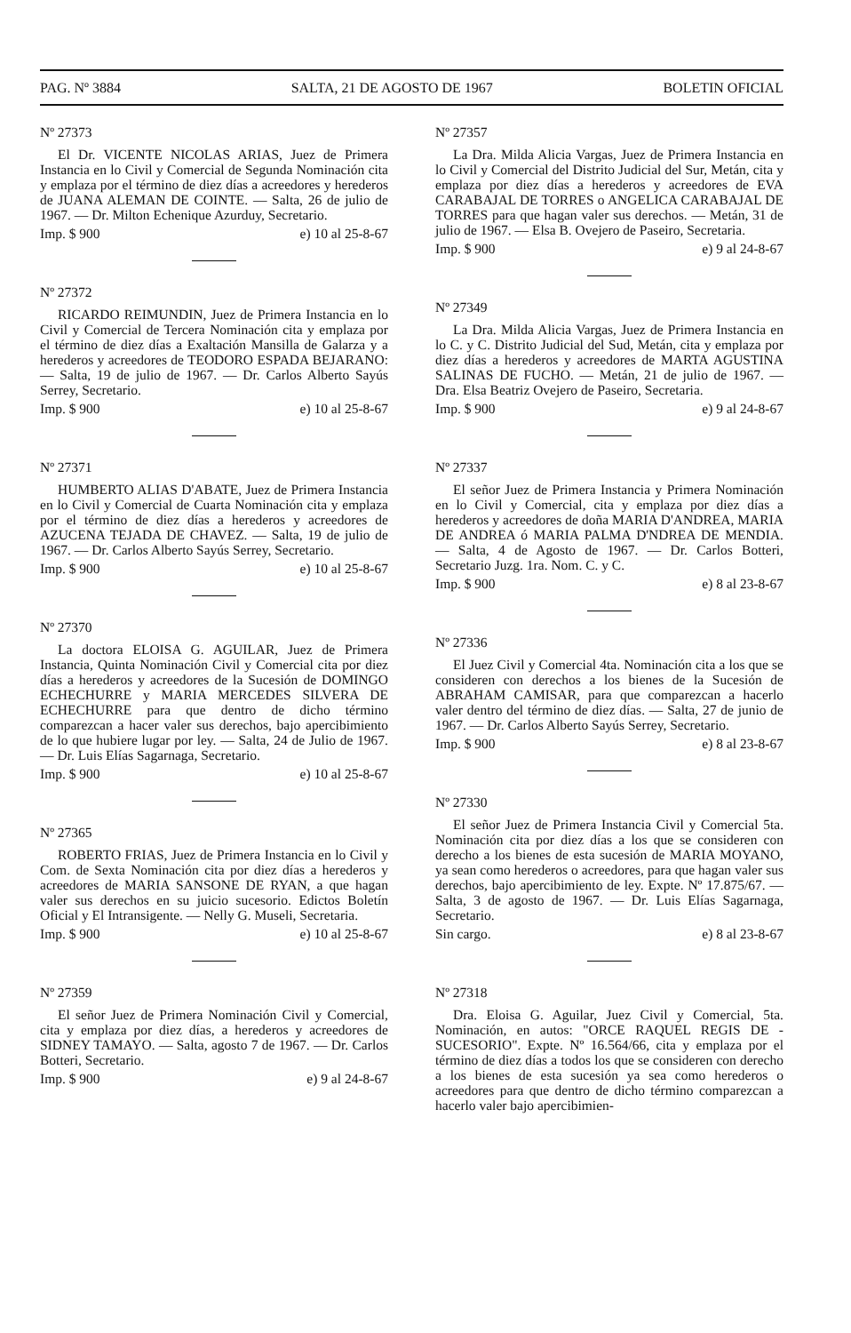PAG. Nº 3884 SALTA, 21 DE AGOSTO DE 1967 BOLETIN OFICIAL
Nº 27373
El Dr. VICENTE NICOLAS ARIAS, Juez de Primera Instancia en lo Civil y Comercial de Segunda Nominación cita y emplaza por el término de diez días a acreedores y herederos de JUANA ALEMAN DE COINTE. — Salta, 26 de julio de 1967. — Dr. Milton Echenique Azurduy, Secretario.
Imp. $ 900 e) 10 al 25-8-67
Nº 27372
RICARDO REIMUNDIN, Juez de Primera Instancia en lo Civil y Comercial de Tercera Nominación cita y emplaza por el término de diez días a Exaltación Mansilla de Galarza y a herederos y acreedores de TEODORO ESPADA BEJARANO: — Salta, 19 de julio de 1967. — Dr. Carlos Alberto Sayús Serrey, Secretario.
Imp. $ 900 e) 10 al 25-8-67
Nº 27371
HUMBERTO ALIAS D'ABATE, Juez de Primera Instancia en lo Civil y Comercial de Cuarta Nominación cita y emplaza por el término de diez días a herederos y acreedores de AZUCENA TEJADA DE CHAVEZ. — Salta, 19 de julio de 1967. — Dr. Carlos Alberto Sayús Serrey, Secretario.
Imp. $ 900 e) 10 al 25-8-67
Nº 27370
La doctora ELOISA G. AGUILAR, Juez de Primera Instancia, Quinta Nominación Civil y Comercial cita por diez días a herederos y acreedores de la Sucesión de DOMINGO ECHECHURRE y MARIA MERCEDES SILVERA DE ECHECHURRE para que dentro de dicho término comparezcan a hacer valer sus derechos, bajo apercibimiento de lo que hubiere lugar por ley. — Salta, 24 de Julio de 1967. — Dr. Luis Elías Sagarnaga, Secretario.
Imp. $ 900 e) 10 al 25-8-67
Nº 27365
ROBERTO FRIAS, Juez de Primera Instancia en lo Civil y Com. de Sexta Nominación cita por diez días a herederos y acreedores de MARIA SANSONE DE RYAN, a que hagan valer sus derechos en su juicio sucesorio. Edictos Boletín Oficial y El Intransigente. — Nelly G. Museli, Secretaria.
Imp. $ 900 e) 10 al 25-8-67
Nº 27359
El señor Juez de Primera Nominación Civil y Comercial, cita y emplaza por diez días, a herederos y acreedores de SIDNEY TAMAYO. — Salta, agosto 7 de 1967. — Dr. Carlos Botteri, Secretario.
Imp. $ 900 e) 9 al 24-8-67
Nº 27357
La Dra. Milda Alicia Vargas, Juez de Primera Instancia en lo Civil y Comercial del Distrito Judicial del Sur, Metán, cita y emplaza por diez días a herederos y acreedores de EVA CARABAJAL DE TORRES o ANGELICA CARABAJAL DE TORRES para que hagan valer sus derechos. — Metán, 31 de julio de 1967. — Elsa B. Ovejero de Paseiro, Secretaria.
Imp. $ 900 e) 9 al 24-8-67
Nº 27349
La Dra. Milda Alicia Vargas, Juez de Primera Instancia en lo C. y C. Distrito Judicial del Sud, Metán, cita y emplaza por diez días a herederos y acreedores de MARTA AGUSTINA SALINAS DE FUCHO. — Metán, 21 de julio de 1967. — Dra. Elsa Beatriz Ovejero de Paseiro, Secretaria.
Imp. $ 900 e) 9 al 24-8-67
Nº 27337
El señor Juez de Primera Instancia y Primera Nominación en lo Civil y Comercial, cita y emplaza por diez días a herederos y acreedores de doña MARIA D'ANDREA, MARIA DE ANDREA ó MARIA PALMA D'NDREA DE MENDIA. — Salta, 4 de Agosto de 1967. — Dr. Carlos Botteri, Secretario Juzg. 1ra. Nom. C. y C.
Imp. $ 900 e) 8 al 23-8-67
Nº 27336
El Juez Civil y Comercial 4ta. Nominación cita a los que se consideren con derechos a los bienes de la Sucesión de ABRAHAM CAMISAR, para que comparezcan a hacerlo valer dentro del término de diez días. — Salta, 27 de junio de 1967. — Dr. Carlos Alberto Sayús Serrey, Secretario.
Imp. $ 900 e) 8 al 23-8-67
Nº 27330
El señor Juez de Primera Instancia Civil y Comercial 5ta. Nominación cita por diez días a los que se consideren con derecho a los bienes de esta sucesión de MARIA MOYANO, ya sean como herederos o acreedores, para que hagan valer sus derechos, bajo apercibimiento de ley. Expte. Nº 17.875/67. — Salta, 3 de agosto de 1967. — Dr. Luis Elías Sagarnaga, Secretario.
Sin cargo. e) 8 al 23-8-67
Nº 27318
Dra. Eloisa G. Aguilar, Juez Civil y Comercial, 5ta. Nominación, en autos: "ORCE RAQUEL REGIS DE - SUCESORIO". Expte. Nº 16.564/66, cita y emplaza por el término de diez días a todos los que se consideren con derecho a los bienes de esta sucesión ya sea como herederos o acreedores para que dentro de dicho término comparezcan a hacerlo valer bajo apercibimien-